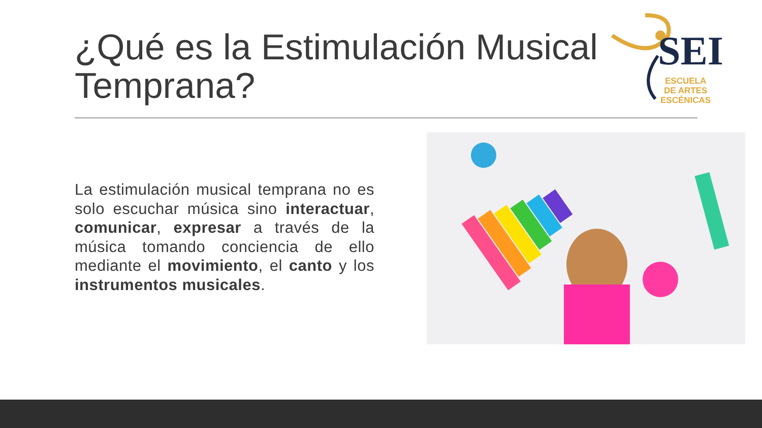¿Qué es la Estimulación Musical Temprana?
SEI
ESCUELA
DE ARTES
ESCÉNICAS
La estimulación musical temprana no es solo escuchar música sino interactuar, comunicar, expresar a través de la música tomando conciencia de ello mediante el movimiento, el canto y los instrumentos musicales.